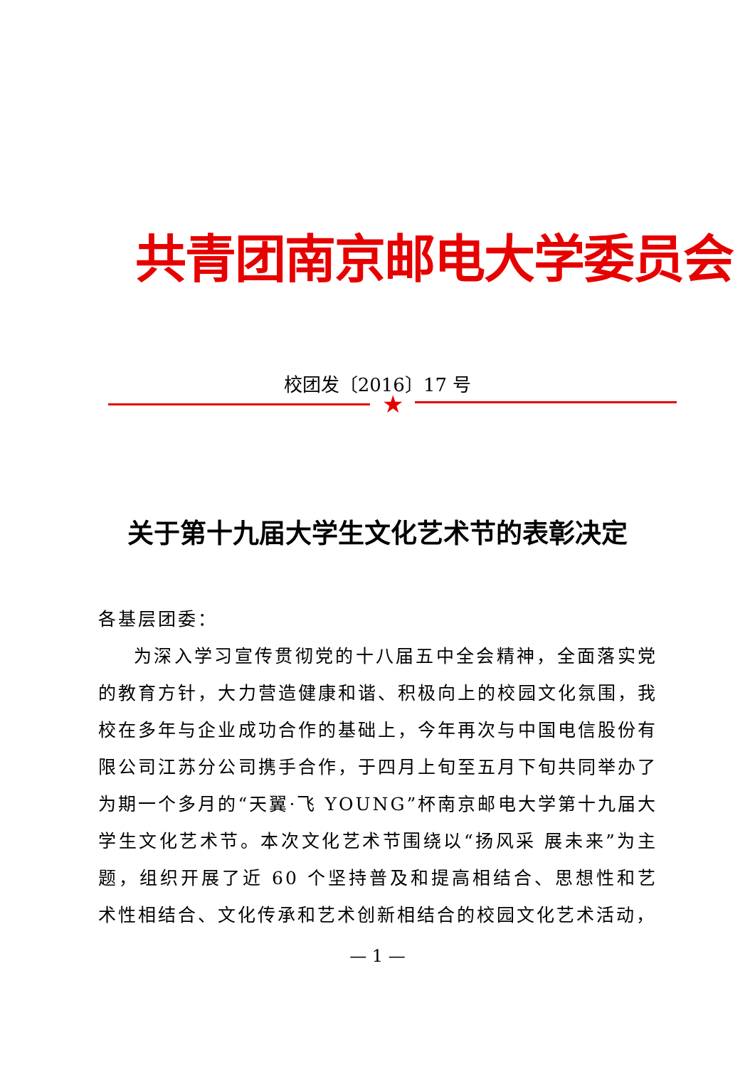共青团南京邮电大学委员会
校团发〔2016〕17 号
★
关于第十九届大学生文化艺术节的表彰决定
各基层团委：
为深入学习宣传贯彻党的十八届五中全会精神，全面落实党的教育方针，大力营造健康和谐、积极向上的校园文化氛围，我校在多年与企业成功合作的基础上，今年再次与中国电信股份有限公司江苏分公司携手合作，于四月上旬至五月下旬共同举办了为期一个多月的“天翼·飞 YOUNG”杯南京邮电大学第十九届大学生文化艺术节。本次文化艺术节围绕以“扬风采 展未来”为主题，组织开展了近 60 个坚持普及和提高相结合、思想性和艺术性相结合、文化传承和艺术创新相结合的校园文化艺术活动，
— 1 —